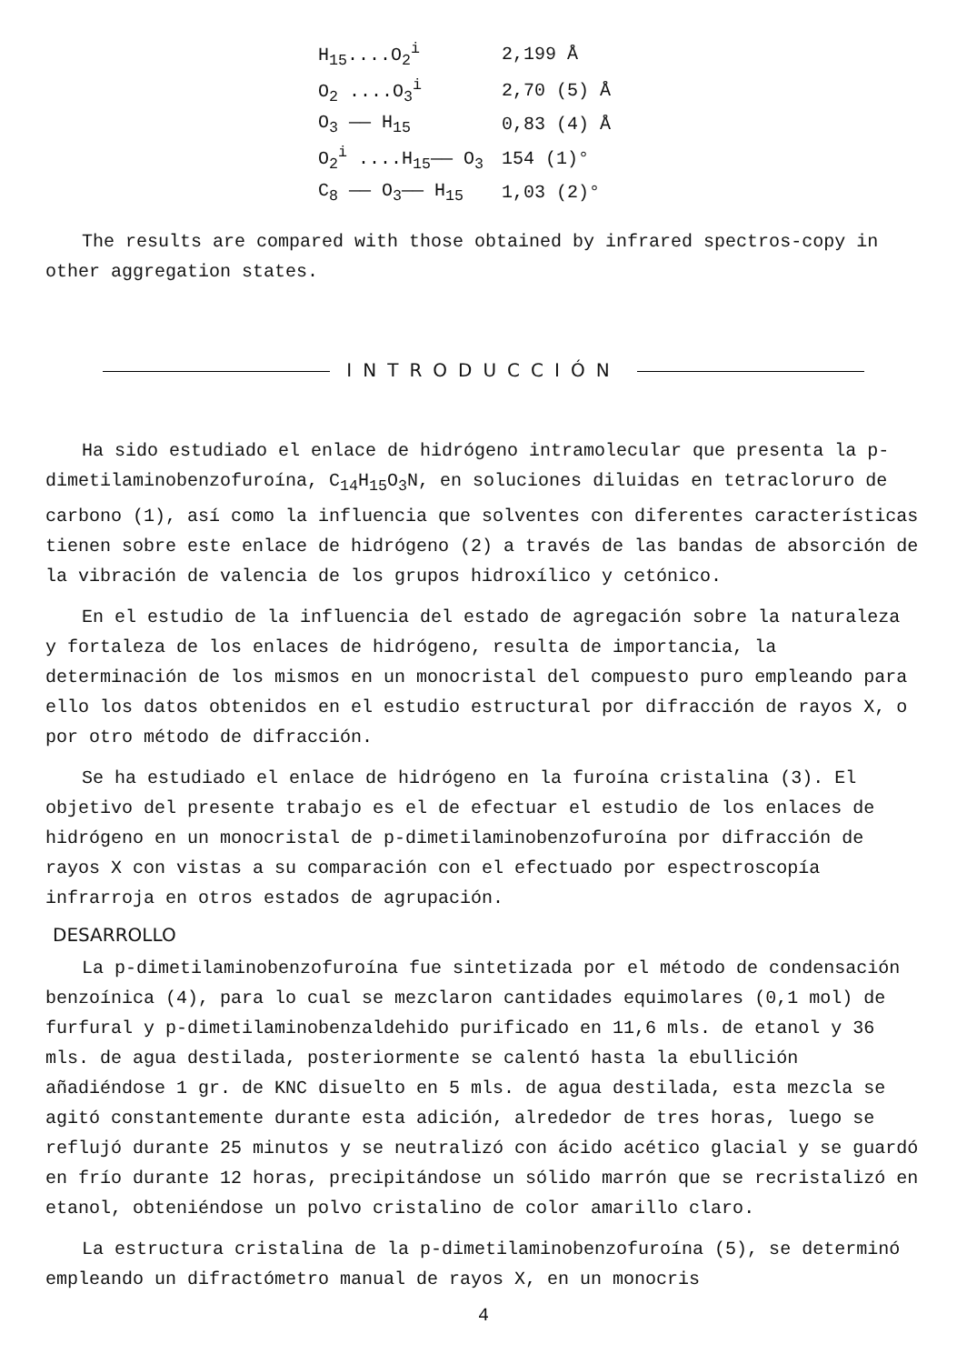| H<sub>15</sub>....O<sub>2</sub><sup>i</sup> | 2,199 Å |
| O<sub>2</sub> ....O<sub>3</sub><sup>i</sup> | 2,70 (5) Å |
| O<sub>3</sub> —— H<sub>15</sub> | 0,83 (4) Å |
| O<sub>2</sub><sup>i</sup> ....H<sub>15</sub>—— O<sub>3</sub> | 154 (1)° |
| C<sub>8</sub> —— O<sub>3</sub>—— H<sub>15</sub> | 1,03 (2)° |
The results are compared with those obtained by infrared spectros-copy in other aggregation states.
INTRODUCCIÓN
Ha sido estudiado el enlace de hidrógeno intramolecular que presenta la p-dimetilaminobenzofuroína, C<sub>14</sub>H<sub>15</sub>O<sub>3</sub>N, en soluciones diluidas en tetracloruro de carbono (1), así como la influencia que solventes con diferentes características tienen sobre este enlace de hidrógeno (2) a través de las bandas de absorción de la vibración de valencia de los grupos hidroxílico y cetónico.
En el estudio de la influencia del estado de agregación sobre la naturaleza y fortaleza de los enlaces de hidrógeno, resulta de importancia, la determinación de los mismos en un monocristal del compuesto puro empleando para ello los datos obtenidos en el estudio estructural por difracción de rayos X, o por otro método de difracción.
Se ha estudiado el enlace de hidrógeno en la furoína cristalina (3). El objetivo del presente trabajo es el de efectuar el estudio de los enlaces de hidrógeno en un monocristal de p-dimetilaminobenzofuroína por difracción de rayos X con vistas a su comparación con el efectuado por espectroscopía infrarroja en otros estados de agrupación.
DESARROLLO
La p-dimetilaminobenzofuroína fue sintetizada por el método de condensación benzoínica (4), para lo cual se mezclaron cantidades equimolares (0,1 mol) de furfural y p-dimetilaminobenzaldehido purificado en 11,6 mls. de etanol y 36 mls. de agua destilada, posteriormente se calentó hasta la ebullición añadiéndose 1 gr. de KNC disuelto en 5 mls. de agua destilada, esta mezcla se agitó constantemente durante esta adición, alrededor de tres horas, luego se reflujó durante 25 minutos y se neutralizó con ácido acético glacial y se guardó en frío durante 12 horas, precipitándose un sólido marrón que se recristalizó en etanol, obteniéndose un polvo cristalino de color amarillo claro.
La estructura cristalina de la p-dimetilaminobenzofuroína (5), se determinó empleando un difractómetro manual de rayos X, en un monocris
4